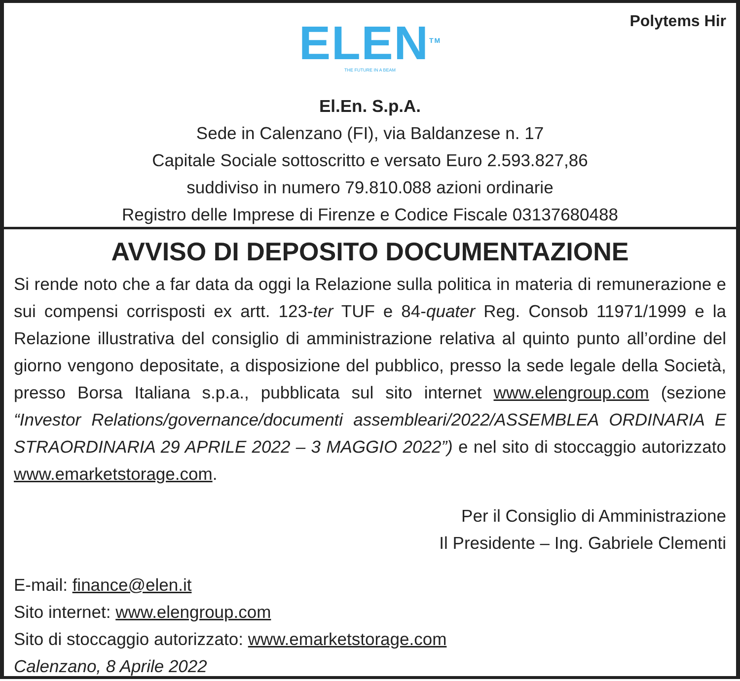Polytems Hir
ELEN<sup>TM</sup>
THE FUTURE IN A BEAM
El.En. S.p.A.
Sede in Calenzano (FI), via Baldanzese n. 17
Capitale Sociale sottoscritto e versato Euro 2.593.827,86
suddiviso in numero 79.810.088 azioni ordinarie
Registro delle Imprese di Firenze e Codice Fiscale 03137680488
AVVISO DI DEPOSITO DOCUMENTAZIONE
Si rende noto che a far data da oggi la Relazione sulla politica in materia di remunerazione e sui compensi corrisposti ex artt. 123-ter TUF e 84-quater Reg. Consob 11971/1999 e la Relazione illustrativa del consiglio di amministrazione relativa al quinto punto all’ordine del giorno vengono depositate, a disposizione del pubblico, presso la sede legale della Società, presso Borsa Italiana s.p.a., pubblicata sul sito internet www.elengroup.com (sezione “Investor Relations/governance/documenti assembleari/2022/ASSEMBLEA ORDINARIA E STRAORDINARIA 29 APRILE 2022 – 3 MAGGIO 2022”) e nel sito di stoccaggio autorizzato www.emarketstorage.com.
Per il Consiglio di Amministrazione
Il Presidente – Ing. Gabriele Clementi
E-mail: finance@elen.it
Sito internet: www.elengroup.com
Sito di stoccaggio autorizzato: www.emarketstorage.com
Calenzano, 8 Aprile 2022